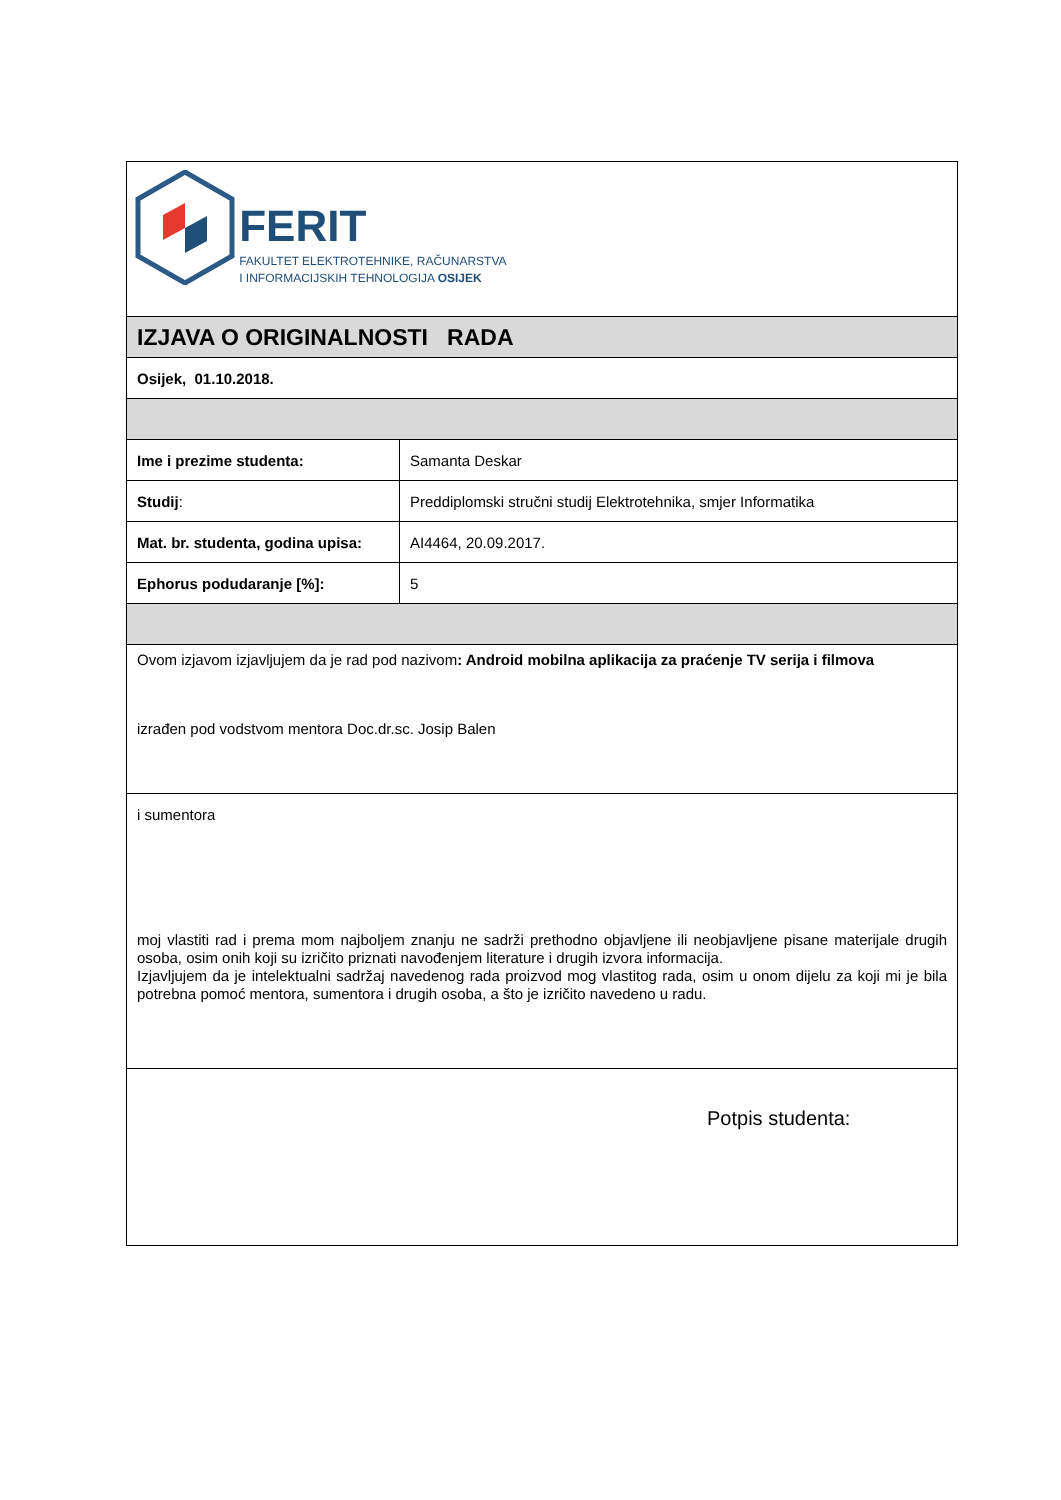| FERIT FAKULTET ELEKTROTEHNIKE, RAČUNARSTVA I INFORMACIJSKIH TEHNOLOGIJA OSIJEK | |
| IZJAVA O ORIGINALNOSTI RADA | |
| Osijek, 01.10.2018. | |
| Ime i prezime studenta: | Samanta Deskar |
| Studij : | Preddiplomski stručni studij Elektrotehnika, smjer Informatika |
| Mat. br. studenta, godina upisa: | AI4464, 20.09.2017. |
| Ephorus podudaranje [%]: | 5 |
| Ovom izjavom izjavljujem da je rad pod nazivom : Android mobilna aplikacija za praćenje TV serija i filmova izrađen pod vodstvom mentora Doc.dr.sc. Josip Balen | |
| i sumentora moj vlastiti rad i prema mom najboljem znanju ne sadrži prethodno objavljene ili neobjavljene pisane materijale drugih osoba, osim onih koji su izričito priznati navođenjem literature i drugih izvora informacija. Izjavljujem da je intelektualni sadržaj navedenog rada proizvod mog vlastitog rada, osim u onom dijelu za koji mi je bila potrebna pomoć mentora, sumentora i drugih osoba, a što je izričito navedeno u radu. | |
| Potpis studenta: | |